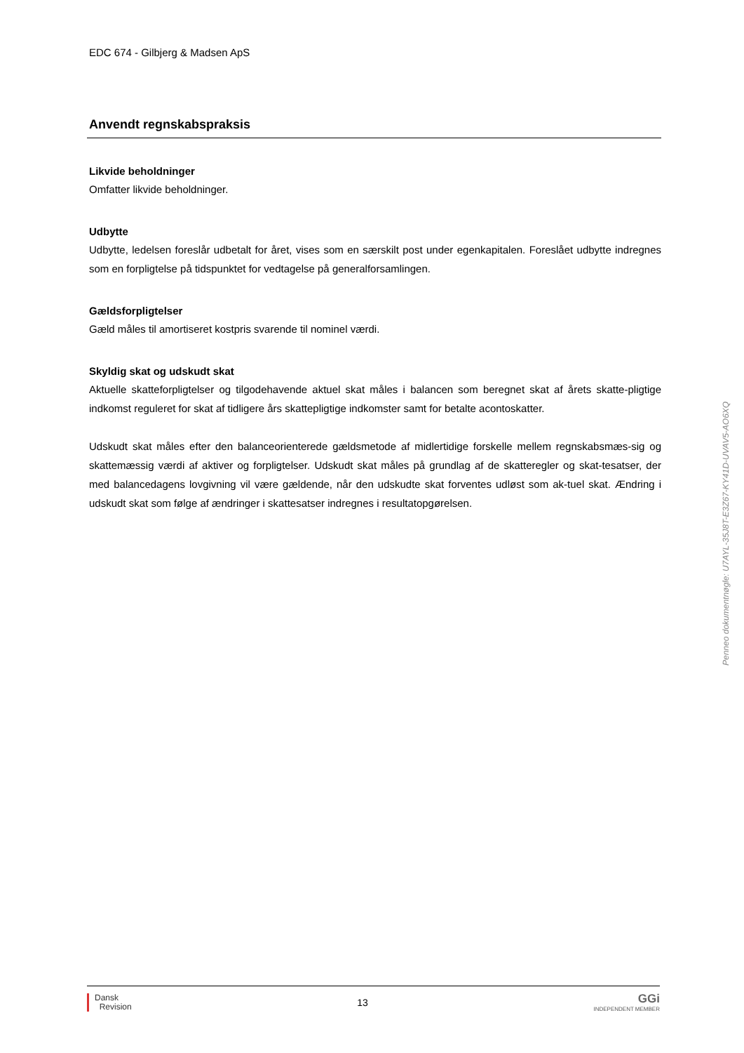EDC 674 - Gilbjerg & Madsen ApS
Anvendt regnskabspraksis
Likvide beholdninger
Omfatter likvide beholdninger.
Udbytte
Udbytte, ledelsen foreslår udbetalt for året, vises som en særskilt post under egenkapitalen. Foreslået udbytte indregnes som en forpligtelse på tidspunktet for vedtagelse på generalforsamlingen.
Gældsforpligtelser
Gæld måles til amortiseret kostpris svarende til nominel værdi.
Skyldig skat og udskudt skat
Aktuelle skatteforpligtelser og tilgodehavende aktuel skat måles i balancen som beregnet skat af årets skatte-pligtige indkomst reguleret for skat af tidligere års skattepligtige indkomster samt for betalte acontoskatter.
Udskudt skat måles efter den balanceorienterede gældsmetode af midlertidige forskelle mellem regnskabsmæs-sig og skattemæssig værdi af aktiver og forpligtelser. Udskudt skat måles på grundlag af de skatteregler og skat-tesatser, der med balancedagens lovgivning vil være gældende, når den udskudte skat forventes udløst som ak-tuel skat. Ændring i udskudt skat som følge af ændringer i skattesatser indregnes i resultatopgørelsen.
Penneo dokumentnøgle: U7AYL-35J8T-E3Z67-KY41D-UVAV5-AO6XQ
Dansk
Revision
13
GGi
INDEPENDENT MEMBER